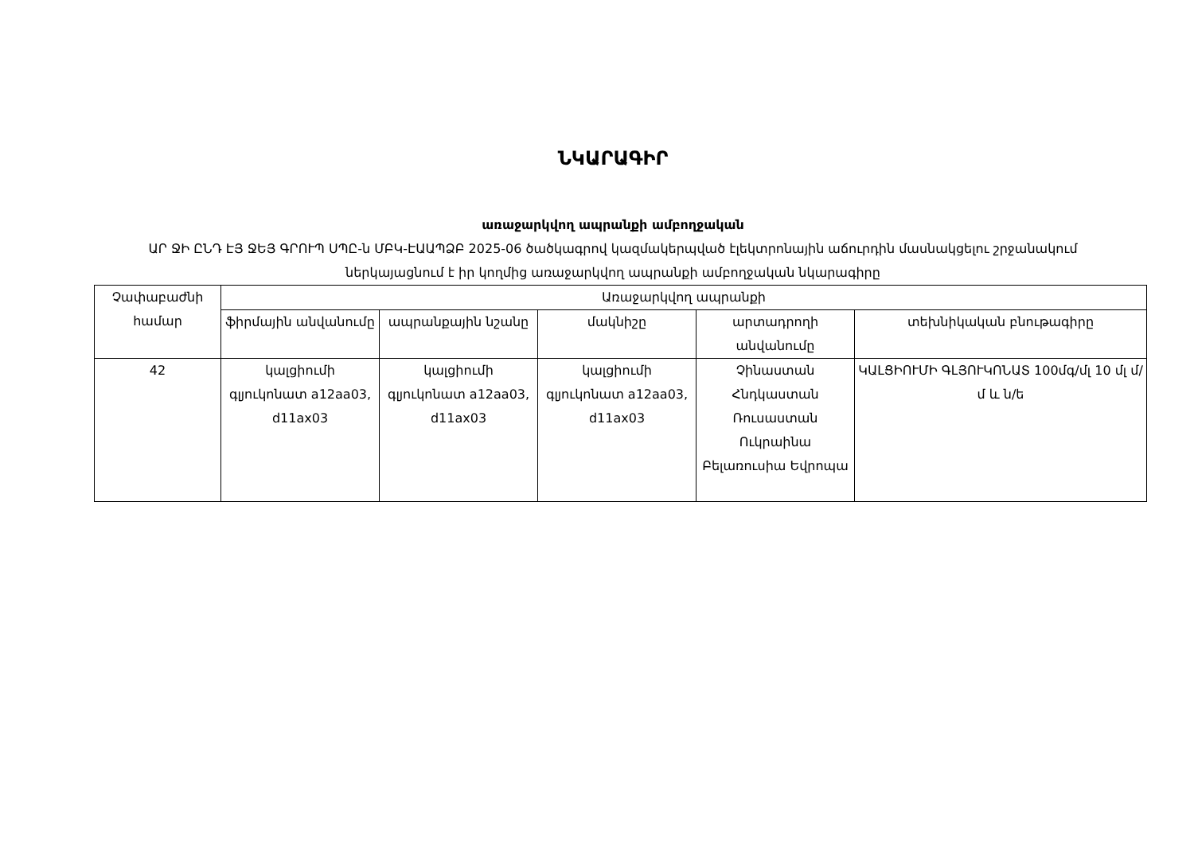ՆԿԱՐԱԳԻՐ
առաջարկվող ապրանքի ամբողջական
ԱՐ ՋԻ ԸՆԴ ԷՅ ՋԵՅ ԳՐՈՒՊ ՍՊԸ-ն ՄԲԿ-ԷԱԱՊՁԲ 2025-06 ծածկագրով կազմակերպված էլեկտրոնային աճուրդին մասնակցելու շրջանակում ներկայացնում է իր կողմից առաջարկվող ապրանքի ամբողջական նկարագիրը
| Չափաբաժնի համար | Առաջարկվող ապրանքի | | | | |
| --- | --- | --- | --- | --- | --- |
| | ֆիրմային անվանումը | ապրանքային նշանը | մակնիշը | արտադրողի անվանումը | տեխնիկական բնութագիրը |
| 42 | կալցիումի գլյուկոնատ a12aa03, d11ax03 | կալցիումի գլյուկոնատ a12aa03, d11ax03 | կալցիումի գլյուկոնատ a12aa03, d11ax03 | Չինաստան Հնդկաստան Ռուսաստան Ուկրաինա Բելառուսիա Եվրոպա | ԿԱԼՑԻՈՒՄԻ ԳԼՅՈՒԿՈՆԱՏ 100մգ/մլ 10 մլ մ/մ և ն/ե |